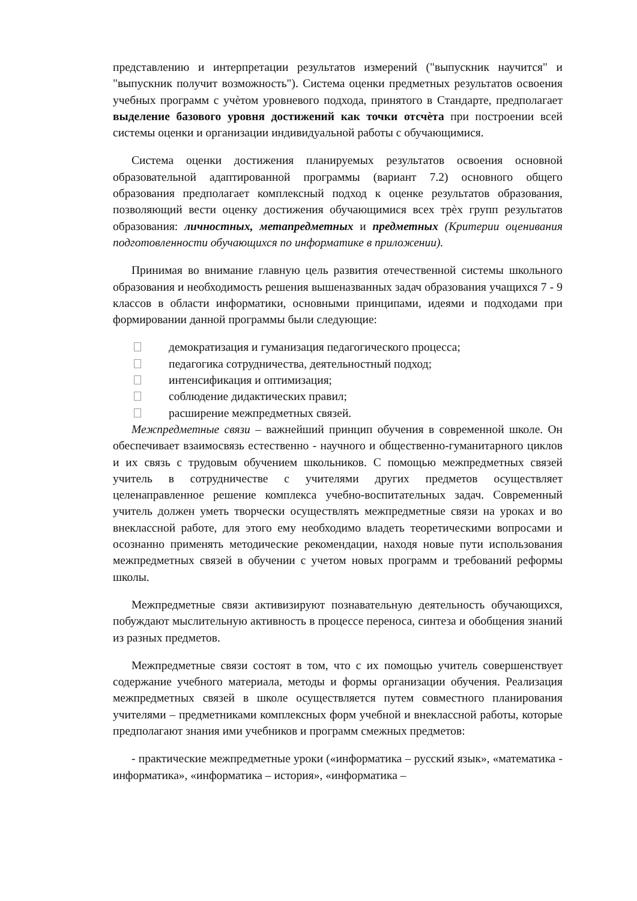представлению и интерпретации результатов измерений ("выпускник научится" и "выпускник получит возможность"). Система оценки предметных результатов освоения учебных программ с учѐтом уровневого подхода, принятого в Стандарте, предполагает выделение базового уровня достижений как точки отсчѐта при построении всей системы оценки и организации индивидуальной работы с обучающимися.
Система оценки достижения планируемых результатов освоения основной образовательной адаптированной программы (вариант 7.2) основного общего образования предполагает комплексный подход к оценке результатов образования, позволяющий вести оценку достижения обучающимися всех трѐх групп результатов образования: личностных, метапредметных и предметных (Критерии оценивания подготовленности обучающихся по информатике в приложении).
Принимая во внимание главную цель развития отечественной системы школьного образования и необходимость решения вышеназванных задач образования учащихся 7 - 9 классов в области информатики, основными принципами, идеями и подходами при формировании данной программы были следующие:
демократизация и гуманизация педагогического процесса;
педагогика сотрудничества, деятельностный подход;
интенсификация и оптимизация;
соблюдение дидактических правил;
расширение межпредметных связей.
Межпредметные связи – важнейший принцип обучения в современной школе. Он обеспечивает взаимосвязь естественно - научного и общественно-гуманитарного циклов и их связь с трудовым обучением школьников. С помощью межпредметных связей учитель в сотрудничестве с учителями других предметов осуществляет целенаправленное решение комплекса учебно-воспитательных задач. Современный учитель должен уметь творчески осуществлять межпредметные связи на уроках и во внеклассной работе, для этого ему необходимо владеть теоретическими вопросами и осознанно применять методические рекомендации, находя новые пути использования межпредметных связей в обучении с учетом новых программ и требований реформы школы.
Межпредметные связи активизируют познавательную деятельность обучающихся, побуждают мыслительную активность в процессе переноса, синтеза и обобщения знаний из разных предметов.
Межпредметные связи состоят в том, что с их помощью учитель совершенствует содержание учебного материала, методы и формы организации обучения. Реализация межпредметных связей в школе осуществляется путем совместного планирования учителями – предметниками комплексных форм учебной и внеклассной работы, которые предполагают знания ими учебников и программ смежных предметов:
- практические межпредметные уроки («информатика – русский язык», «математика - информатика», «информатика – история», «информатика –